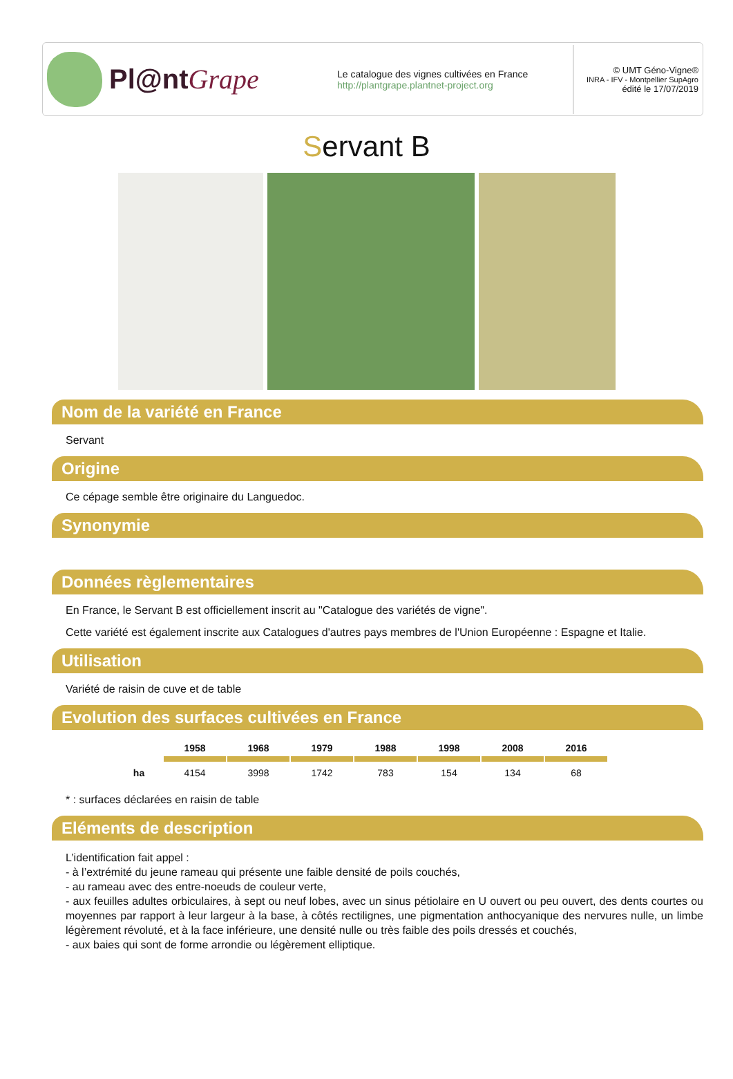Pl@ntGrape
Le catalogue des vignes cultivées en France
http://plantgrape.plantnet-project.org
© UMT Géno-Vigne®
INRA - IFV - Montpellier SupAgro
édité le 17/07/2019
Servant B
Nom de la variété en France
Servant
Origine
Ce cépage semble être originaire du Languedoc.
Synonymie
Données règlementaires
En France, le Servant B est officiellement inscrit au "Catalogue des variétés de vigne".
Cette variété est également inscrite aux Catalogues d'autres pays membres de l'Union Européenne : Espagne et Italie.
Utilisation
Variété de raisin de cuve et de table
Evolution des surfaces cultivées en France
| | 1958 | 1968 | 1979 | 1988 | 1998 | 2008 | 2016 |
| ha | 4154 | 3998 | 1742 | 783 | 154 | 134 | 68 |
* : surfaces déclarées en raisin de table
Eléments de description
L’identification fait appel :
- à l’extrémité du jeune rameau qui présente une faible densité de poils couchés,
- au rameau avec des entre-noeuds de couleur verte,
- aux feuilles adultes orbiculaires, à sept ou neuf lobes, avec un sinus pétiolaire en U ouvert ou peu ouvert, des dents courtes ou moyennes par rapport à leur largeur à la base, à côtés rectilignes, une pigmentation anthocyanique des nervures nulle, un limbe légèrement révoluté, et à la face inférieure, une densité nulle ou très faible des poils dressés et couchés,
- aux baies qui sont de forme arrondie ou légèrement elliptique.